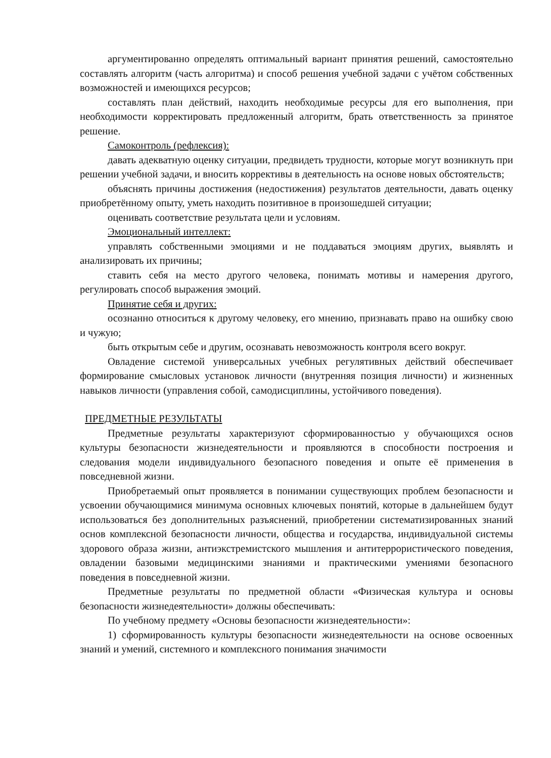аргументированно определять оптимальный вариант принятия решений, самостоятельно составлять алгоритм (часть алгоритма) и способ решения учебной задачи с учётом собственных возможностей и имеющихся ресурсов;
составлять план действий, находить необходимые ресурсы для его выполнения, при необходимости корректировать предложенный алгоритм, брать ответственность за принятое решение.
Самоконтроль (рефлексия):
давать адекватную оценку ситуации, предвидеть трудности, которые могут возникнуть при решении учебной задачи, и вносить коррективы в деятельность на основе новых обстоятельств;
объяснять причины достижения (недостижения) результатов деятельности, давать оценку приобретённому опыту, уметь находить позитивное в произошедшей ситуации;
оценивать соответствие результата цели и условиям.
Эмоциональный интеллект:
управлять собственными эмоциями и не поддаваться эмоциям других, выявлять и анализировать их причины;
ставить себя на место другого человека, понимать мотивы и намерения другого, регулировать способ выражения эмоций.
Принятие себя и других:
осознанно относиться к другому человеку, его мнению, признавать право на ошибку свою и чужую;
быть открытым себе и другим, осознавать невозможность контроля всего вокруг.
Овладение системой универсальных учебных регулятивных действий обеспечивает формирование смысловых установок личности (внутренняя позиция личности) и жизненных навыков личности (управления собой, самодисциплины, устойчивого поведения).
ПРЕДМЕТНЫЕ РЕЗУЛЬТАТЫ
Предметные результаты характеризуют сформированностью у обучающихся основ культуры безопасности жизнедеятельности и проявляются в способности построения и следования модели индивидуального безопасного поведения и опыте её применения в повседневной жизни.
Приобретаемый опыт проявляется в понимании существующих проблем безопасности и усвоении обучающимися минимума основных ключевых понятий, которые в дальнейшем будут использоваться без дополнительных разъяснений, приобретении систематизированных знаний основ комплексной безопасности личности, общества и государства, индивидуальной системы здорового образа жизни, антиэкстремистского мышления и антитеррористического поведения, овладении базовыми медицинскими знаниями и практическими умениями безопасного поведения в повседневной жизни.
Предметные результаты по предметной области «Физическая культура и основы безопасности жизнедеятельности» должны обеспечивать:
По учебному предмету «Основы безопасности жизнедеятельности»:
1) сформированность культуры безопасности жизнедеятельности на основе освоенных знаний и умений, системного и комплексного понимания значимости